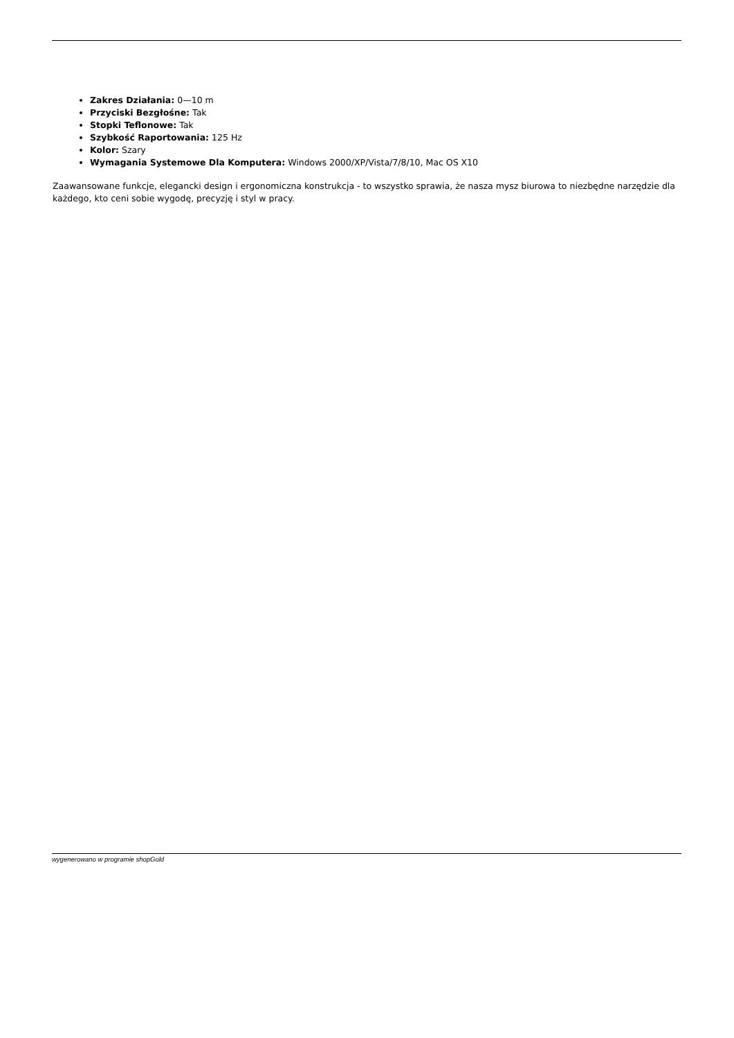Zakres Działania: 0—10 m
Przyciski Bezgłośne: Tak
Stopki Teflonowe: Tak
Szybkość Raportowania: 125 Hz
Kolor: Szary
Wymagania Systemowe Dla Komputera: Windows 2000/XP/Vista/7/8/10, Mac OS X10
Zaawansowane funkcje, elegancki design i ergonomiczna konstrukcja - to wszystko sprawia, że nasza mysz biurowa to niezbędne narzędzie dla każdego, kto ceni sobie wygodę, precyzję i styl w pracy.
wygenerowano w programie shopGold